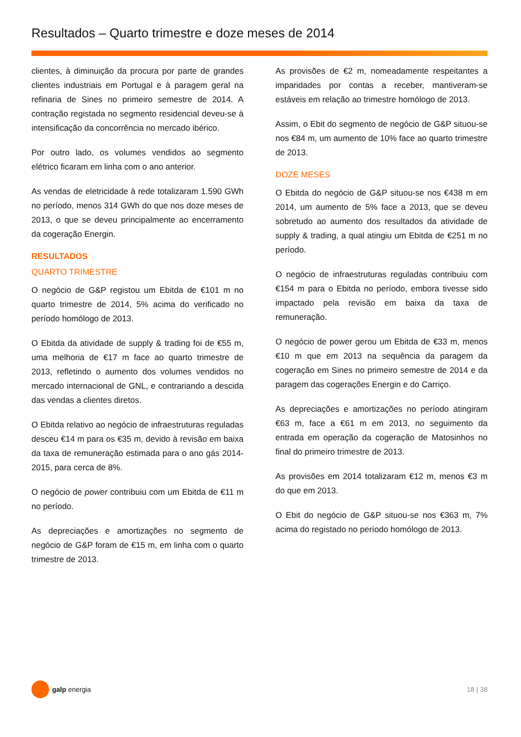Resultados – Quarto trimestre e doze meses de 2014
clientes, à diminuição da procura por parte de grandes clientes industriais em Portugal e à paragem geral na refinaria de Sines no primeiro semestre de 2014. A contração registada no segmento residencial deveu-se à intensificação da concorrência no mercado ibérico.
Por outro lado, os volumes vendidos ao segmento elétrico ficaram em linha com o ano anterior.
As vendas de eletricidade à rede totalizaram 1.590 GWh no período, menos 314 GWh do que nos doze meses de 2013, o que se deveu principalmente ao encerramento da cogeração Energin.
RESULTADOS
QUARTO TRIMESTRE
O negócio de G&P registou um Ebitda de €101 m no quarto trimestre de 2014, 5% acima do verificado no período homólogo de 2013.
O Ebitda da atividade de supply & trading foi de €55 m, uma melhoria de €17 m face ao quarto trimestre de 2013, refletindo o aumento dos volumes vendidos no mercado internacional de GNL, e contrariando a descida das vendas a clientes diretos.
O Ebitda relativo ao negócio de infraestruturas reguladas desceu €14 m para os €35 m, devido à revisão em baixa da taxa de remuneração estimada para o ano gás 2014-2015, para cerca de 8%.
O negócio de power contribuiu com um Ebitda de €11 m no período.
As depreciações e amortizações no segmento de negócio de G&P foram de €15 m, em linha com o quarto trimestre de 2013.
As provisões de €2 m, nomeadamente respeitantes a imparidades por contas a receber, mantiveram-se estáveis em relação ao trimestre homólogo de 2013.
Assim, o Ebit do segmento de negócio de G&P situou-se nos €84 m, um aumento de 10% face ao quarto trimestre de 2013.
DOZE MESES
O Ebitda do negócio de G&P situou-se nos €438 m em 2014, um aumento de 5% face a 2013, que se deveu sobretudo ao aumento dos resultados da atividade de supply & trading, a qual atingiu um Ebitda de €251 m no período.
O negócio de infraestruturas reguladas contribuiu com €154 m para o Ebitda no período, embora tivesse sido impactado pela revisão em baixa da taxa de remuneração.
O negócio de power gerou um Ebitda de €33 m, menos €10 m que em 2013 na sequência da paragem da cogeração em Sines no primeiro semestre de 2014 e da paragem das cogerações Energin e do Carriço.
As depreciações e amortizações no período atingiram €63 m, face a €61 m em 2013, no seguimento da entrada em operação da cogeração de Matosinhos no final do primeiro trimestre de 2013.
As provisões em 2014 totalizaram €12 m, menos €3 m do que em 2013.
O Ebit do negócio de G&P situou-se nos €363 m, 7% acima do registado no período homólogo de 2013.
galp energia 18 | 38